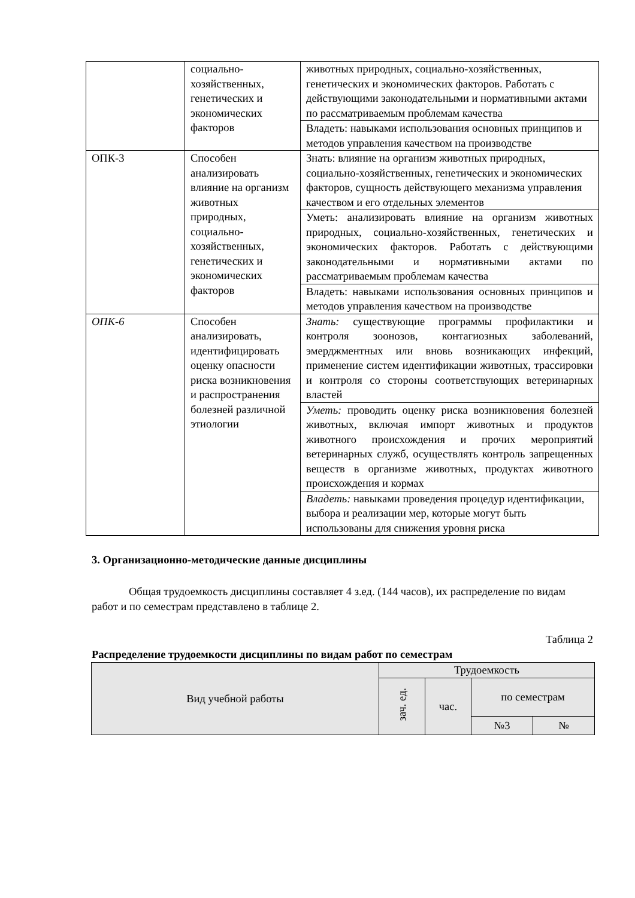| | социально-хозяйственных, генетических и экономических факторов | животных природных, социально-хозяйственных, генетических и экономических факторов. Работать с действующими законодательными и нормативными актами по рассматриваемым проблемам качества |
| | | Владеть: навыками использования основных принципов и методов управления качеством на производстве |
| ОПК-3 | Способен анализировать влияние на организм животных природных, социально-хозяйственных, генетических и экономических факторов | Знать: влияние на организм животных природных, социально-хозяйственных, генетических и экономических факторов, сущность действующего механизма управления качеством и его отдельных элементов |
| | | Уметь: анализировать влияние на организм животных природных, социально-хозяйственных, генетических и экономических факторов. Работать с действующими законодательными и нормативными актами по рассматриваемым проблемам качества |
| | | Владеть: навыками использования основных принципов и методов управления качеством на производстве |
| ОПК-6 | Способен анализировать, идентифицировать оценку опасности риска возникновения и распространения болезней различной этиологии | Знать: существующие программы профилактики и контроля зоонозов, контагиозных заболеваний, эмерджментных или вновь возникающих инфекций, применение систем идентификации животных, трассировки и контроля со стороны соответствующих ветеринарных властей |
| | | Уметь: проводить оценку риска возникновения болезней животных, включая импорт животных и продуктов животного происхождения и прочих мероприятий ветеринарных служб, осуществлять контроль запрещенных веществ в организме животных, продуктах животного происхождения и кормах |
| | | Владеть: навыками проведения процедур идентификации, выбора и реализации мер, которые могут быть использованы для снижения уровня риска |
3. Организационно-методические данные дисциплины
Общая трудоемкость дисциплины составляет 4 з.ед. (144 часов), их распределение по видам работ и по семестрам представлено в таблице 2.
Таблица 2
Распределение трудоемкости дисциплины по видам работ по семестрам
| Вид учебной работы | Трудоемкость | | | |
| --- | --- | --- | --- | --- |
| | зач. ед. | час. | по семестрам | |
| | | | №3 | № |